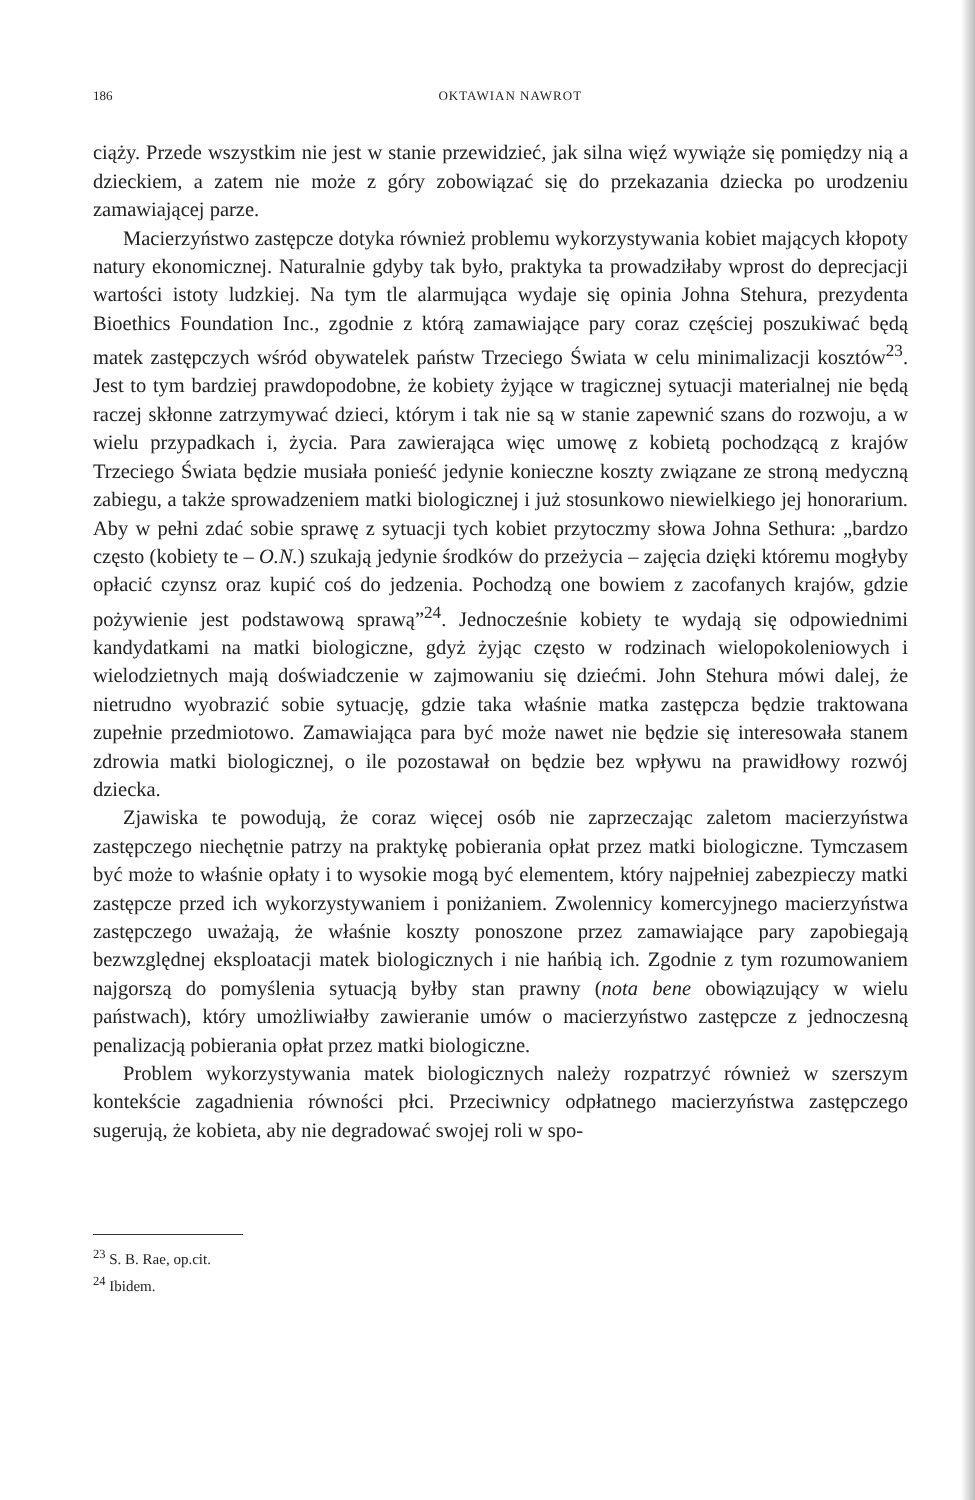186 OKTAWIAN NAWROT
ciąży. Przede wszystkim nie jest w stanie przewidzieć, jak silna więź wywiąże się pomiędzy nią a dzieckiem, a zatem nie może z góry zobowiązać się do przekazania dziecka po urodzeniu zamawiającej parze.
Macierzyństwo zastępcze dotyka również problemu wykorzystywania kobiet mających kłopoty natury ekonomicznej. Naturalnie gdyby tak było, praktyka ta prowadziłaby wprost do deprecjacji wartości istoty ludzkiej. Na tym tle alarmująca wydaje się opinia Johna Stehura, prezydenta Bioethics Foundation Inc., zgodnie z którą zamawiające pary coraz częściej poszukiwać będą matek zastępczych wśród obywatelek państw Trzeciego Świata w celu minimalizacji kosztów<sup>23</sup>. Jest to tym bardziej prawdopodobne, że kobiety żyjące w tragicznej sytuacji materialnej nie będą raczej skłonne zatrzymywać dzieci, którym i tak nie są w stanie zapewnić szans do rozwoju, a w wielu przypadkach i, życia. Para zawierająca więc umowę z kobietą pochodzącą z krajów Trzeciego Świata będzie musiała ponieść jedynie konieczne koszty związane ze stroną medyczną zabiegu, a także sprowadzeniem matki biologicznej i już stosunkowo niewielkiego jej honorarium. Aby w pełni zdać sobie sprawę z sytuacji tych kobiet przytoczmy słowa Johna Sethura: „bardzo często (kobiety te – O.N.) szukają jedynie środków do przeżycia – zajęcia dzięki któremu mogłyby opłacić czynsz oraz kupić coś do jedzenia. Pochodzą one bowiem z zacofanych krajów, gdzie pożywienie jest podstawową sprawą”<sup>24</sup>. Jednocześnie kobiety te wydają się odpowiednimi kandydatkami na matki biologiczne, gdyż żyjąc często w rodzinach wielopokoleniowych i wielodzietnych mają doświadczenie w zajmowaniu się dziećmi. John Stehura mówi dalej, że nietrudno wyobrazić sobie sytuację, gdzie taka właśnie matka zastępcza będzie traktowana zupełnie przedmiotowo. Zamawiająca para być może nawet nie będzie się interesowała stanem zdrowia matki biologicznej, o ile pozostawał on będzie bez wpływu na prawidłowy rozwój dziecka.
Zjawiska te powodują, że coraz więcej osób nie zaprzeczając zaletom macierzyństwa zastępczego niechętnie patrzy na praktykę pobierania opłat przez matki biologiczne. Tymczasem być może to właśnie opłaty i to wysokie mogą być elementem, który najpełniej zabezpieczy matki zastępcze przed ich wykorzystywaniem i poniżaniem. Zwolennicy komercyjnego macierzyństwa zastępczego uważają, że właśnie koszty ponoszone przez zamawiające pary zapobiegają bezwzględnej eksploatacji matek biologicznych i nie hańbią ich. Zgodnie z tym rozumowaniem najgorszą do pomyślenia sytuacją byłby stan prawny (nota bene obowiązujący w wielu państwach), który umożliwiałby zawieranie umów o macierzyństwo zastępcze z jednoczesną penalizacją pobierania opłat przez matki biologiczne.
Problem wykorzystywania matek biologicznych należy rozpatrzyć również w szerszym kontekście zagadnienia równości płci. Przeciwnicy odpłatnego macierzyństwa zastępczego sugerują, że kobieta, aby nie degradować swojej roli w spo-
<sup>23</sup> S. B. Rae, op.cit.
<sup>24</sup> Ibidem.